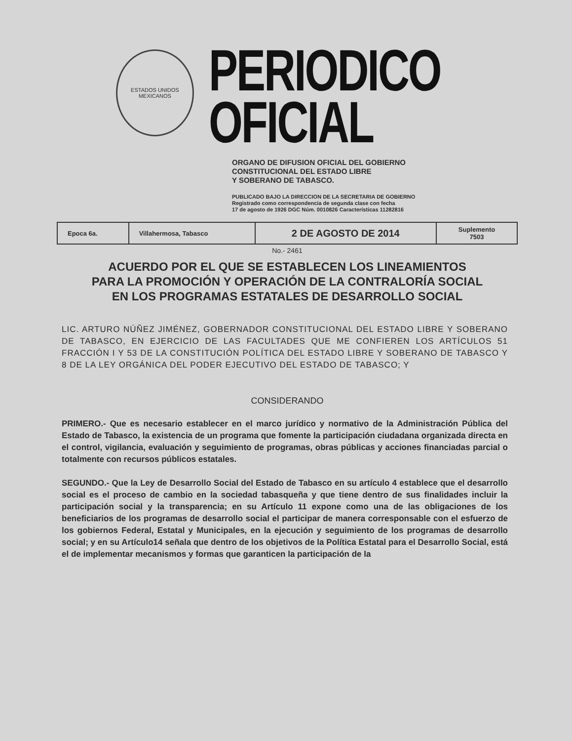ESTADOS UNIDOS MEXICANOS
PERIODICO
OFICIAL
ORGANO DE DIFUSION OFICIAL DEL GOBIERNO
CONSTITUCIONAL DEL ESTADO LIBRE
Y SOBERANO DE TABASCO.
PUBLICADO BAJO LA DIRECCION DE LA SECRETARIA DE GOBIERNO
Registrado como correspondencia de segunda clase con fecha
17 de agosto de 1926 DGC Núm. 0010826 Características 11282816
| Epoca 6a. | Villahermosa, Tabasco | 2 DE AGOSTO DE 2014 | Suplemento 7503 |
No.- 2461
ACUERDO POR EL QUE SE ESTABLECEN LOS LINEAMIENTOS
PARA LA PROMOCIÓN Y OPERACIÓN DE LA CONTRALORÍA SOCIAL
EN LOS PROGRAMAS ESTATALES DE DESARROLLO SOCIAL
LIC. ARTURO NÚÑEZ JIMÉNEZ, GOBERNADOR CONSTITUCIONAL DEL ESTADO LIBRE Y SOBERANO DE TABASCO, EN EJERCICIO DE LAS FACULTADES QUE ME CONFIEREN LOS ARTÍCULOS 51 FRACCIÓN I Y 53 DE LA CONSTITUCIÓN POLÍTICA DEL ESTADO LIBRE Y SOBERANO DE TABASCO Y 8 DE LA LEY ORGÁNICA DEL PODER EJECUTIVO DEL ESTADO DE TABASCO; Y
CONSIDERANDO
PRIMERO.- Que es necesario establecer en el marco jurídico y normativo de la Administración Pública del Estado de Tabasco, la existencia de un programa que fomente la participación ciudadana organizada directa en el control, vigilancia, evaluación y seguimiento de programas, obras públicas y acciones financiadas parcial o totalmente con recursos públicos estatales.
SEGUNDO.- Que la Ley de Desarrollo Social del Estado de Tabasco en su artículo 4 establece que el desarrollo social es el proceso de cambio en la sociedad tabasqueña y que tiene dentro de sus finalidades incluir la participación social y la transparencia; en su Artículo 11 expone como una de las obligaciones de los beneficiarios de los programas de desarrollo social el participar de manera corresponsable con el esfuerzo de los gobiernos Federal, Estatal y Municipales, en la ejecución y seguimiento de los programas de desarrollo social; y en su Artículo14 señala que dentro de los objetivos de la Política Estatal para el Desarrollo Social, está el de implementar mecanismos y formas que garanticen la participación de la